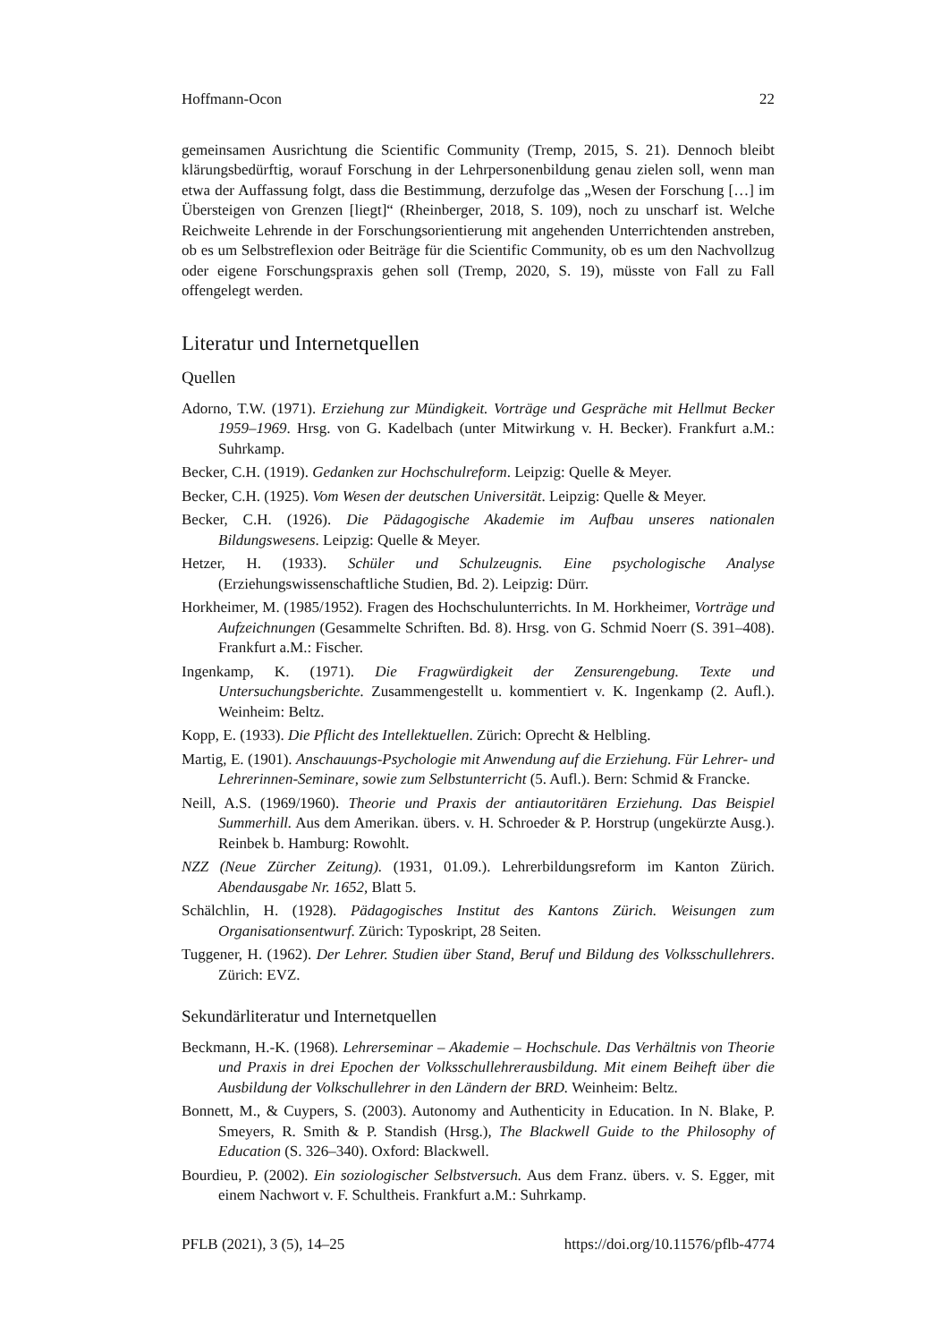Hoffmann-Ocon 22
gemeinsamen Ausrichtung die Scientific Community (Tremp, 2015, S. 21). Dennoch bleibt klärungsbedürftig, worauf Forschung in der Lehrpersonenbildung genau zielen soll, wenn man etwa der Auffassung folgt, dass die Bestimmung, derzufolge das „Wesen der Forschung […] im Übersteigen von Grenzen [liegt]“ (Rheinberger, 2018, S. 109), noch zu unscharf ist. Welche Reichweite Lehrende in der Forschungsorientierung mit angehenden Unterrichtenden anstreben, ob es um Selbstreflexion oder Beiträge für die Scientific Community, ob es um den Nachvollzug oder eigene Forschungspraxis gehen soll (Tremp, 2020, S. 19), müsste von Fall zu Fall offengelegt werden.
Literatur und Internetquellen
Quellen
Adorno, T.W. (1971). Erziehung zur Mündigkeit. Vorträge und Gespräche mit Hellmut Becker 1959–1969. Hrsg. von G. Kadelbach (unter Mitwirkung v. H. Becker). Frankfurt a.M.: Suhrkamp.
Becker, C.H. (1919). Gedanken zur Hochschulreform. Leipzig: Quelle & Meyer.
Becker, C.H. (1925). Vom Wesen der deutschen Universität. Leipzig: Quelle & Meyer.
Becker, C.H. (1926). Die Pädagogische Akademie im Aufbau unseres nationalen Bildungswesens. Leipzig: Quelle & Meyer.
Hetzer, H. (1933). Schüler und Schulzeugnis. Eine psychologische Analyse (Erziehungswissenschaftliche Studien, Bd. 2). Leipzig: Dürr.
Horkheimer, M. (1985/1952). Fragen des Hochschulunterrichts. In M. Horkheimer, Vorträge und Aufzeichnungen (Gesammelte Schriften. Bd. 8). Hrsg. von G. Schmid Noerr (S. 391–408). Frankfurt a.M.: Fischer.
Ingenkamp, K. (1971). Die Fragwürdigkeit der Zensurengebung. Texte und Untersuchungsberichte. Zusammengestellt u. kommentiert v. K. Ingenkamp (2. Aufl.). Weinheim: Beltz.
Kopp, E. (1933). Die Pflicht des Intellektuellen. Zürich: Oprecht & Helbling.
Martig, E. (1901). Anschauungs-Psychologie mit Anwendung auf die Erziehung. Für Lehrer- und Lehrerinnen-Seminare, sowie zum Selbstunterricht (5. Aufl.). Bern: Schmid & Francke.
Neill, A.S. (1969/1960). Theorie und Praxis der antiautoritären Erziehung. Das Beispiel Summerhill. Aus dem Amerikan. übers. v. H. Schroeder & P. Horstrup (ungekürzte Ausg.). Reinbek b. Hamburg: Rowohlt.
NZZ (Neue Zürcher Zeitung). (1931, 01.09.). Lehrerbildungsreform im Kanton Zürich. Abendausgabe Nr. 1652, Blatt 5.
Schälchlin, H. (1928). Pädagogisches Institut des Kantons Zürich. Weisungen zum Organisationsentwurf. Zürich: Typoskript, 28 Seiten.
Tuggener, H. (1962). Der Lehrer. Studien über Stand, Beruf und Bildung des Volksschullehrers. Zürich: EVZ.
Sekundärliteratur und Internetquellen
Beckmann, H.-K. (1968). Lehrerseminar – Akademie – Hochschule. Das Verhältnis von Theorie und Praxis in drei Epochen der Volksschullehrerausbildung. Mit einem Beiheft über die Ausbildung der Volkschullehrer in den Ländern der BRD. Weinheim: Beltz.
Bonnett, M., & Cuypers, S. (2003). Autonomy and Authenticity in Education. In N. Blake, P. Smeyers, R. Smith & P. Standish (Hrsg.), The Blackwell Guide to the Philosophy of Education (S. 326–340). Oxford: Blackwell.
Bourdieu, P. (2002). Ein soziologischer Selbstversuch. Aus dem Franz. übers. v. S. Egger, mit einem Nachwort v. F. Schultheis. Frankfurt a.M.: Suhrkamp.
PFLB (2021), 3 (5), 14–25 https://doi.org/10.11576/pflb-4774